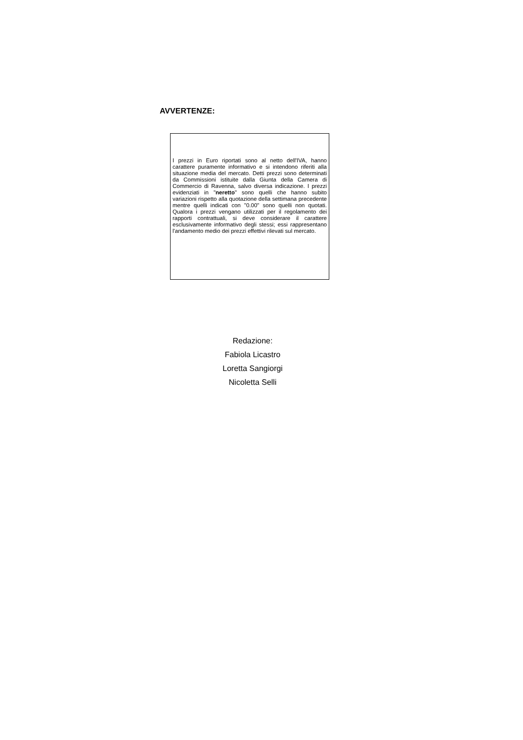AVVERTENZE:
I prezzi in Euro riportati sono al netto dell'IVA, hanno carattere puramente informativo e si intendono riferiti alla situazione media del mercato. Detti prezzi sono determinati da Commissioni istituite dalla Giunta della Camera di Commercio di Ravenna, salvo diversa indicazione. I prezzi evidenziati in "neretto" sono quelli che hanno subito variazioni rispetto alla quotazione della settimana precedente mentre quelli indicati con "0.00" sono quelli non quotati. Qualora i prezzi vengano utilizzati per il regolamento dei rapporti contrattuali, si deve considerare il carattere esclusivamente informativo degli stessi; essi rappresentano l'andamento medio dei prezzi effettivi rilevati sul mercato.
Redazione:
Fabiola Licastro
Loretta Sangiorgi
Nicoletta Selli